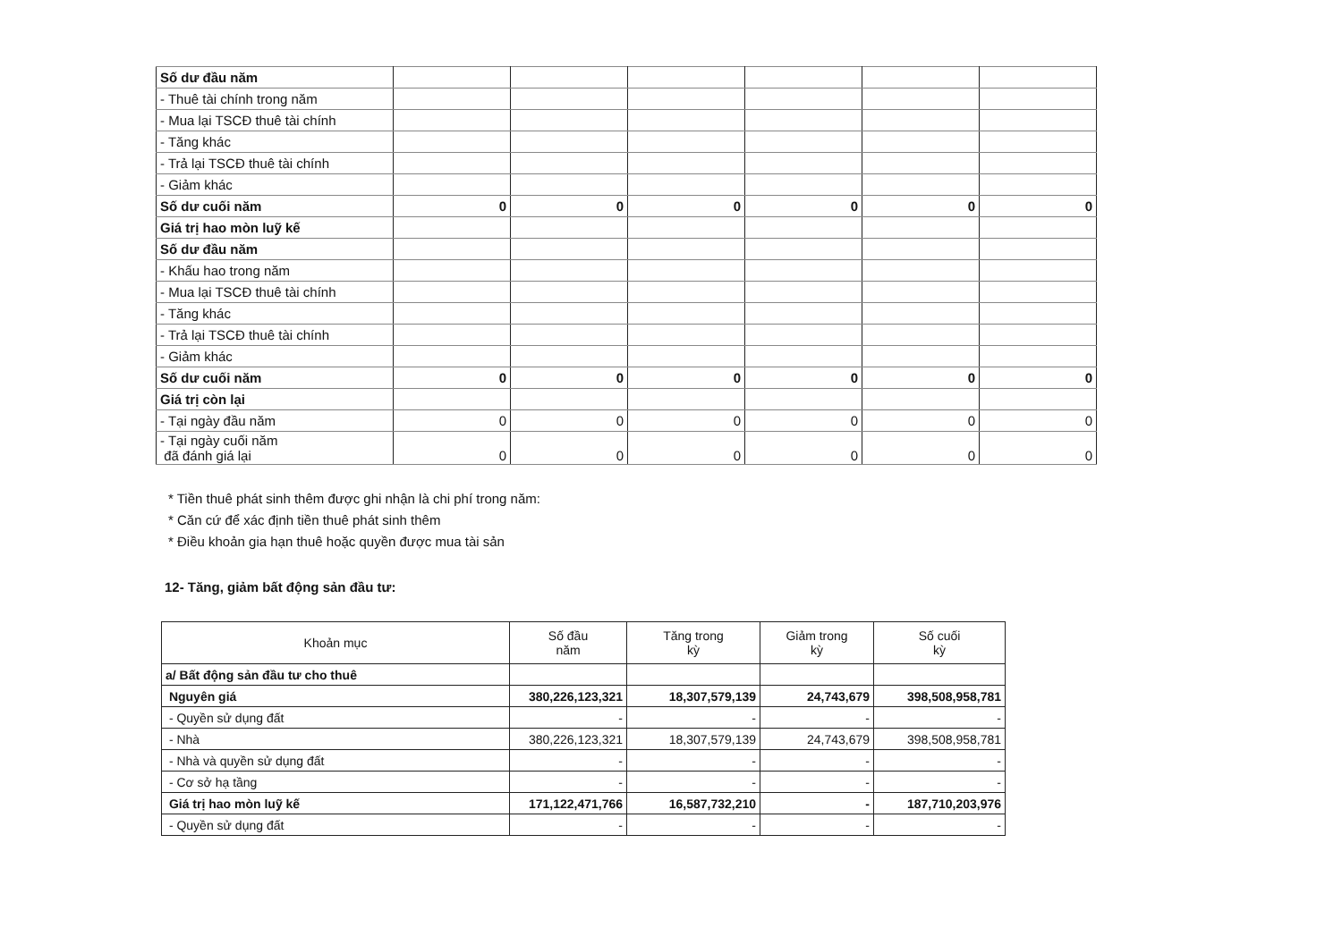| Số dư đầu năm | | | | | | |
| - Thuê tài chính trong năm | | | | | | |
| - Mua lại TSCĐ thuê tài chính | | | | | | |
| - Tăng khác | | | | | | |
| - Trả lại TSCĐ thuê tài chính | | | | | | |
| - Giảm khác | | | | | | |
| Số dư cuối năm | 0 | 0 | 0 | 0 | 0 | 0 |
| Giá trị hao mòn luỹ kế | | | | | | |
| Số dư đầu năm | | | | | | |
| - Khấu hao trong năm | | | | | | |
| - Mua lại TSCĐ thuê tài chính | | | | | | |
| - Tăng khác | | | | | | |
| - Trả lại TSCĐ thuê tài chính | | | | | | |
| - Giảm khác | | | | | | |
| Số dư cuối năm | 0 | 0 | 0 | 0 | 0 | 0 |
| Giá trị còn lại | | | | | | |
| - Tại ngày đầu năm | 0 | 0 | 0 | 0 | 0 | 0 |
| - Tại ngày cuối năm đã đánh giá lại | 0 | 0 | 0 | 0 | 0 | 0 |
* Tiền thuê phát sinh thêm được ghi nhận là chi phí trong năm:
* Căn cứ để xác định tiền thuê phát sinh thêm
* Điều khoản gia hạn thuê hoặc quyền được mua tài sản
12- Tăng, giảm bất động sản đầu tư:
| Khoản mục | Số đầu năm | Tăng trong kỳ | Giảm trong kỳ | Số cuối kỳ |
| --- | --- | --- | --- | --- |
| a/ Bất động sản đầu tư cho thuê | | | | |
| Nguyên giá | 380,226,123,321 | 18,307,579,139 | 24,743,679 | 398,508,958,781 |
| - Quyền sử dụng đất | - | - | - | - |
| - Nhà | 380,226,123,321 | 18,307,579,139 | 24,743,679 | 398,508,958,781 |
| - Nhà và quyền sử dụng đất | - | - | - | - |
| - Cơ sở hạ tầng | - | - | - | - |
| Giá trị hao mòn luỹ kế | 171,122,471,766 | 16,587,732,210 | - | 187,710,203,976 |
| - Quyền sử dụng đất | - | - | - | - |